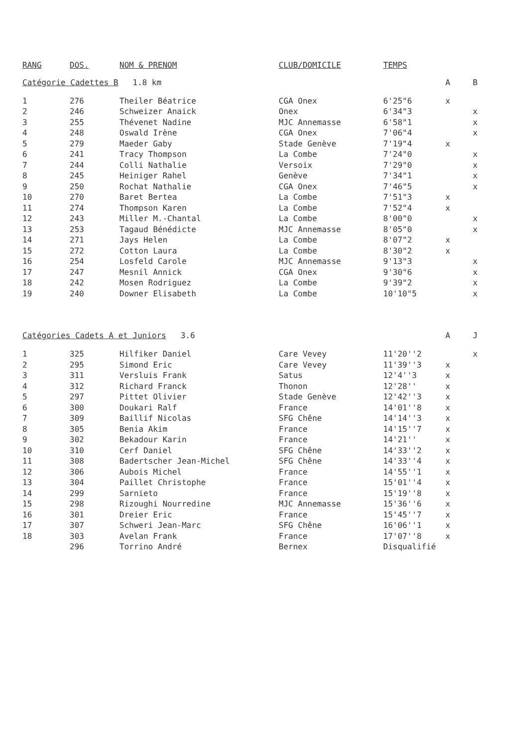| RANG | DOS. | NOM & PRENOM | CLUB/DOMICILE | TEMPS | | |
| --- | --- | --- | --- | --- | --- | --- |
| Catégorie Cadettes B 1.8 km | | | | | A | B |
| 1 | 276 | Theiler Béatrice | CGA Onex | 6'25"6 | x | |
| 2 | 246 | Schweizer Anaick | Onex | 6'34"3 | | x |
| 3 | 255 | Thévenet Nadine | MJC Annemasse | 6'58"1 | | x |
| 4 | 248 | Oswald Irène | CGA Onex | 7'06"4 | | x |
| 5 | 279 | Maeder Gaby | Stade Genève | 7'19"4 | x | |
| 6 | 241 | Tracy Thompson | La Combe | 7'24"0 | | x |
| 7 | 244 | Colli Nathalie | Versoix | 7'29"0 | | x |
| 8 | 245 | Heiniger Rahel | Genève | 7'34"1 | | x |
| 9 | 250 | Rochat Nathalie | CGA Onex | 7'46"5 | | x |
| 10 | 270 | Baret Bertea | La Combe | 7'51"3 | x | |
| 11 | 274 | Thompson Karen | La Combe | 7'52"4 | x | |
| 12 | 243 | Miller M.-Chantal | La Combe | 8'00"0 | | x |
| 13 | 253 | Tagaud Bénédicte | MJC Annemasse | 8'05"0 | | x |
| 14 | 271 | Jays Helen | La Combe | 8'07"2 | x | |
| 15 | 272 | Cotton Laura | La Combe | 8'30"2 | x | |
| 16 | 254 | Losfeld Carole | MJC Annemasse | 9'13"3 | | x |
| 17 | 247 | Mesnil Annick | CGA Onex | 9'30"6 | | x |
| 18 | 242 | Mosen Rodriguez | La Combe | 9'39"2 | | x |
| 19 | 240 | Downer Elisabeth | La Combe | 10'10"5 | | x |
| Catégories Cadets A et Juniors 3.6 | | | | | A | J |
| 1 | 325 | Hilfiker Daniel | Care Vevey | 11'20''2 | | x |
| 2 | 295 | Simond Eric | Care Vevey | 11'39''3 | x | |
| 3 | 311 | Versluis Frank | Satus | 12'4''3 | x | |
| 4 | 312 | Richard Franck | Thonon | 12'28'' | x | |
| 5 | 297 | Pittet Olivier | Stade Genève | 12'42''3 | x | |
| 6 | 300 | Doukari Ralf | France | 14'01''8 | x | |
| 7 | 309 | Baillif Nicolas | SFG Chêne | 14'14''3 | x | |
| 8 | 305 | Benia Akim | France | 14'15''7 | x | |
| 9 | 302 | Bekadour Karin | France | 14'21'' | x | |
| 10 | 310 | Cerf Daniel | SFG Chêne | 14'33''2 | x | |
| 11 | 308 | Badertscher Jean-Michel | SFG Chêne | 14'33''4 | x | |
| 12 | 306 | Aubois Michel | France | 14'55''1 | x | |
| 13 | 304 | Paillet Christophe | France | 15'01''4 | x | |
| 14 | 299 | Sarnieto | France | 15'19''8 | x | |
| 15 | 298 | Rizoughi Nourredine | MJC Annemasse | 15'36''6 | x | |
| 16 | 301 | Dreier Eric | France | 15'45''7 | x | |
| 17 | 307 | Schweri Jean-Marc | SFG Chêne | 16'06''1 | x | |
| 18 | 303 | Avelan Frank | France | 17'07''8 | x | |
| | 296 | Torrino André | Bernex | Disqualifié | | |